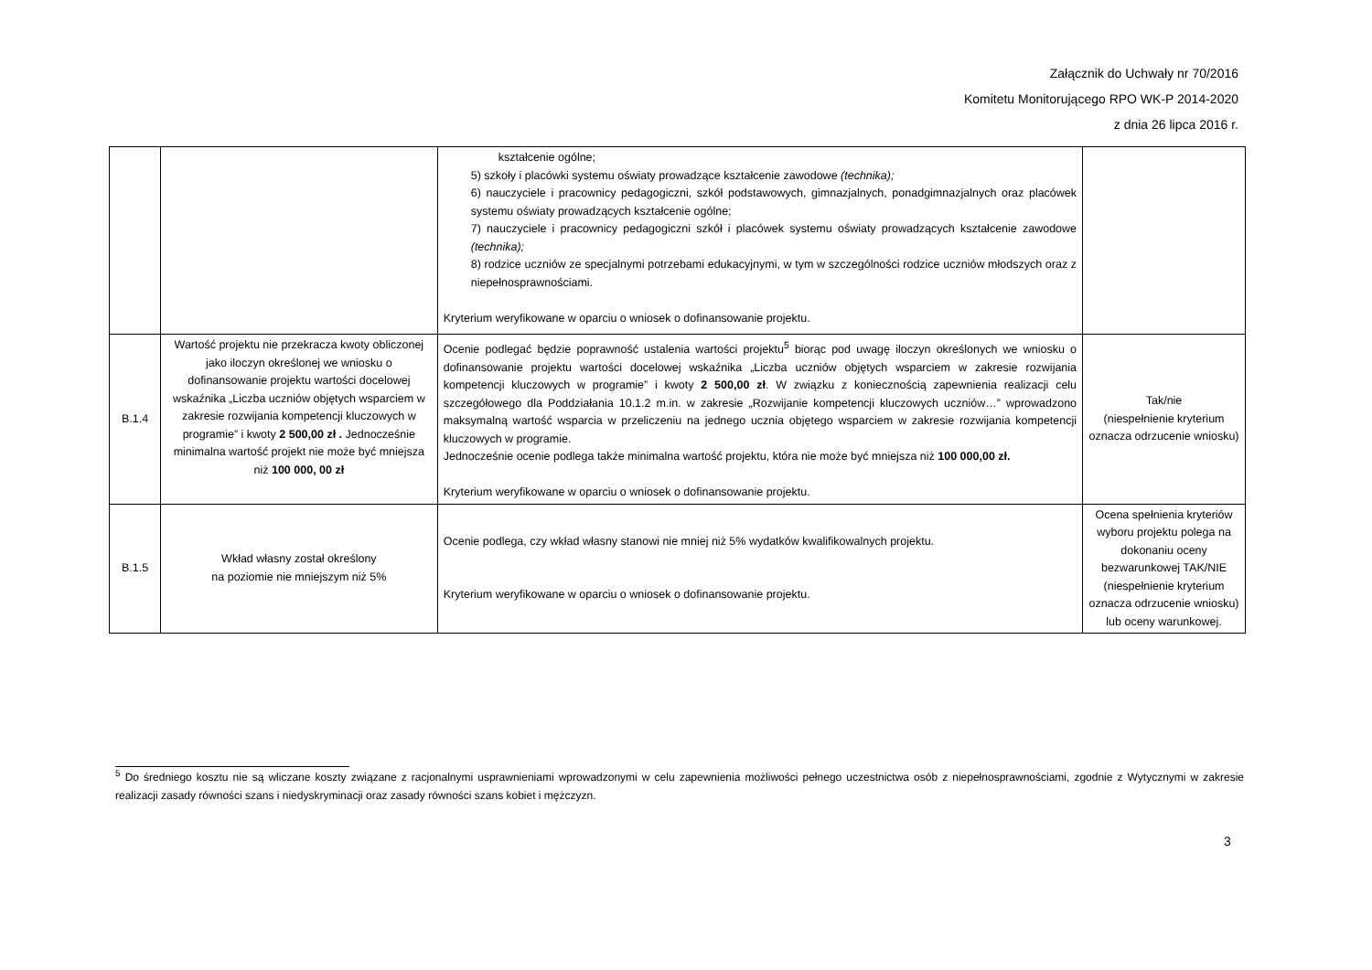Załącznik do Uchwały nr 70/2016
Komitetu Monitorującego RPO WK-P 2014-2020
z dnia 26 lipca 2016 r.
| | | kształcenie ogólne; 5) szkoły i placówki systemu oświaty prowadzące kształcenie zawodowe (technika); 6) nauczyciele i pracownicy pedagogiczni, szkół podstawowych, gimnazjalnych, ponadgimnazjalnych oraz placówek systemu oświaty prowadzących kształcenie ogólne; 7) nauczyciele i pracownicy pedagogiczni szkół i placówek systemu oświaty prowadzących kształcenie zawodowe (technika); 8) rodzice uczniów ze specjalnymi potrzebami edukacyjnymi, w tym w szczególności rodzice uczniów młodszych oraz z niepełnosprawnościami. Kryterium weryfikowane w oparciu o wniosek o dofinansowanie projektu. | |
| B.1.4 | Wartość projektu nie przekracza kwoty obliczonej jako iloczyn określonej we wniosku o dofinansowanie projektu wartości docelowej wskaźnika „Liczba uczniów objętych wsparciem w zakresie rozwijania kompetencji kluczowych w programie” i kwoty 2 500,00 zł . Jednocześnie minimalna wartość projekt nie może być mniejsza niż 100 000, 00 zł | Ocenie podlegać będzie poprawność ustalenia wartości projektu<sup>5</sup> biorąc pod uwagę iloczyn określonych we wniosku o dofinansowanie projektu wartości docelowej wskaźnika „Liczba uczniów objętych wsparciem w zakresie rozwijania kompetencji kluczowych w programie” i kwoty 2 500,00 zł . W związku z koniecznością zapewnienia realizacji celu szczegółowego dla Poddziałania 10.1.2 m.in. w zakresie „Rozwijanie kompetencji kluczowych uczniów…” wprowadzono maksymalną wartość wsparcia w przeliczeniu na jednego ucznia objętego wsparciem w zakresie rozwijania kompetencji kluczowych w programie. Jednocześnie ocenie podlega także minimalna wartość projektu, która nie może być mniejsza niż 100 000,00 zł. Kryterium weryfikowane w oparciu o wniosek o dofinansowanie projektu. | Tak/nie (niespełnienie kryterium oznacza odrzucenie wniosku) |
| B.1.5 | Wkład własny został określony na poziomie nie mniejszym niż 5% | Ocenie podlega, czy wkład własny stanowi nie mniej niż 5% wydatków kwalifikowalnych projektu. Kryterium weryfikowane w oparciu o wniosek o dofinansowanie projektu. | Ocena spełnienia kryteriów wyboru projektu polega na dokonaniu oceny bezwarunkowej TAK/NIE (niespełnienie kryterium oznacza odrzucenie wniosku) lub oceny warunkowej. |
<sup>5</sup> Do średniego kosztu nie są wliczane koszty związane z racjonalnymi usprawnieniami wprowadzonymi w celu zapewnienia możliwości pełnego uczestnictwa osób z niepełnosprawnościami, zgodnie z Wytycznymi w zakresie realizacji zasady równości szans i niedyskryminacji oraz zasady równości szans kobiet i mężczyzn.
3